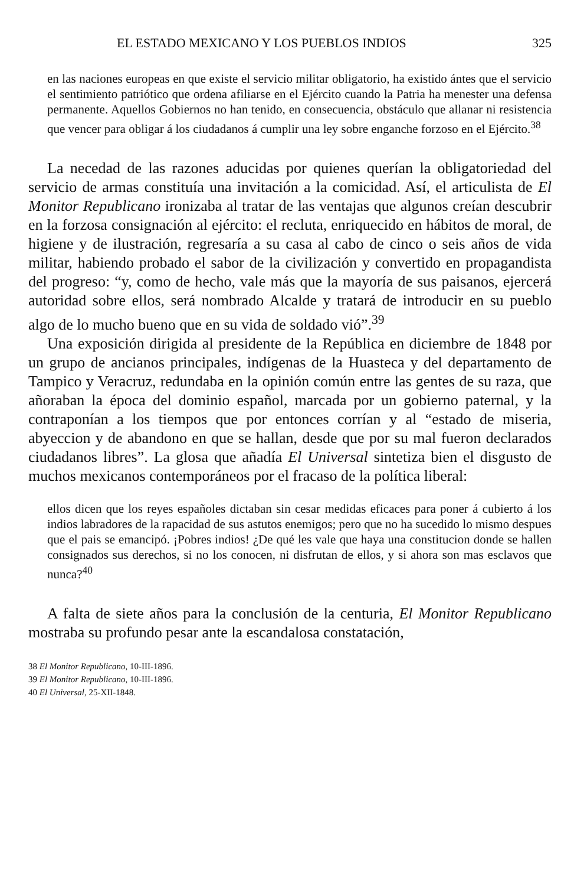EL ESTADO MEXICANO Y LOS PUEBLOS INDIOS 325
en las naciones europeas en que existe el servicio militar obligatorio, ha existido ántes que el servicio el sentimiento patriótico que ordena afiliarse en el Ejército cuando la Patria ha menester una defensa permanente. Aquellos Gobiernos no han tenido, en consecuencia, obstáculo que allanar ni resistencia que vencer para obligar á los ciudadanos á cumplir una ley sobre enganche forzoso en el Ejército.<sup>38</sup>
La necedad de las razones aducidas por quienes querían la obligatoriedad del servicio de armas constituía una invitación a la comicidad. Así, el articulista de El Monitor Republicano ironizaba al tratar de las ventajas que algunos creían descubrir en la forzosa consignación al ejército: el recluta, enriquecido en hábitos de moral, de higiene y de ilustración, regresaría a su casa al cabo de cinco o seis años de vida militar, habiendo probado el sabor de la civilización y convertido en propagandista del progreso: “y, como de hecho, vale más que la mayoría de sus paisanos, ejercerá autoridad sobre ellos, será nombrado Alcalde y tratará de introducir en su pueblo algo de lo mucho bueno que en su vida de soldado vió”.<sup>39</sup>
Una exposición dirigida al presidente de la República en diciembre de 1848 por un grupo de ancianos principales, indígenas de la Huasteca y del departamento de Tampico y Veracruz, redundaba en la opinión común entre las gentes de su raza, que añoraban la época del dominio español, marcada por un gobierno paternal, y la contraponían a los tiempos que por entonces corrían y al “estado de miseria, abyeccion y de abandono en que se hallan, desde que por su mal fueron declarados ciudadanos libres”. La glosa que añadía El Universal sintetiza bien el disgusto de muchos mexicanos contemporáneos por el fracaso de la política liberal:
ellos dicen que los reyes españoles dictaban sin cesar medidas eficaces para poner á cubierto á los indios labradores de la rapacidad de sus astutos enemigos; pero que no ha sucedido lo mismo despues que el pais se emancipó. ¡Pobres indios! ¿De qué les vale que haya una constitucion donde se hallen consignados sus derechos, si no los conocen, ni disfrutan de ellos, y si ahora son mas esclavos que nunca?<sup>40</sup>
A falta de siete años para la conclusión de la centuria, El Monitor Republicano mostraba su profundo pesar ante la escandalosa constatación,
38 El Monitor Republicano, 10-III-1896.
39 El Monitor Republicano, 10-III-1896.
40 El Universal, 25-XII-1848.